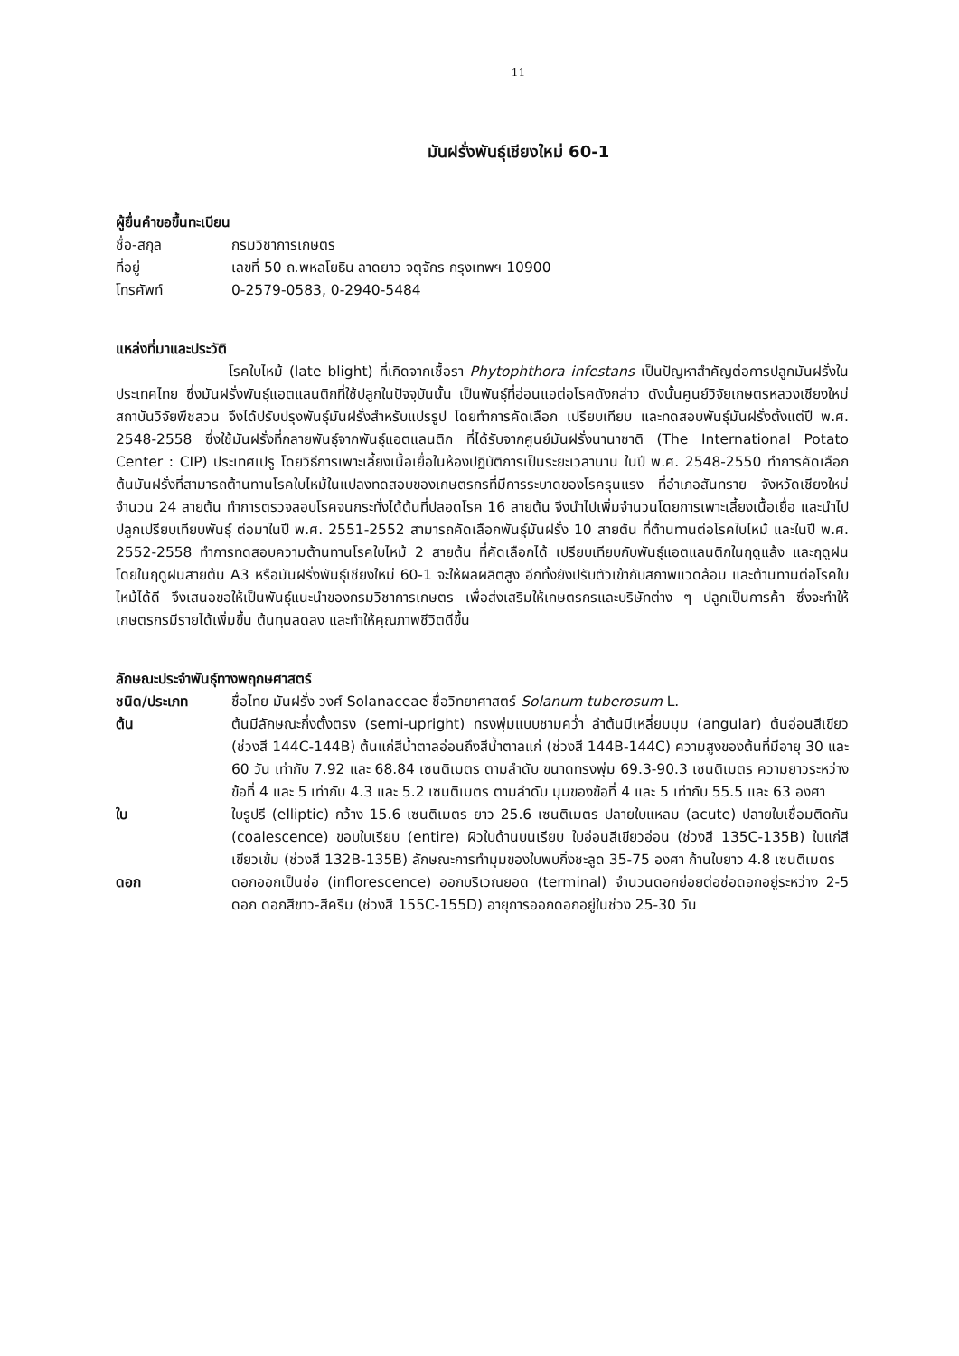11
มันฝรั่งพันธุ์เชียงใหม่ 60-1
ผู้ยื่นคำขอขึ้นทะเบียน
ชื่อ-สกุล กรมวิชาการเกษตร
ที่อยู่ เลขที่ 50 ถ.พหลโยธิน ลาดยาว จตุจักร กรุงเทพฯ 10900
โทรศัพท์ 0-2579-0583, 0-2940-5484
แหล่งที่มาและประวัติ
โรคใบไหม้ (late blight) ที่เกิดจากเชื้อรา Phytophthora infestans เป็นปัญหาสำคัญต่อการปลูกมันฝรั่งในประเทศไทย ซึ่งมันฝรั่งพันธุ์แอตแลนติกที่ใช้ปลูกในปัจจุบันนั้น เป็นพันธุ์ที่อ่อนแอต่อโรคดังกล่าว ดังนั้นศูนย์วิจัยเกษตรหลวงเชียงใหม่ สถาบันวิจัยพืชสวน จึงได้ปรับปรุงพันธุ์มันฝรั่งสำหรับแปรรูป โดยทำการคัดเลือก เปรียบเทียบ และทดสอบพันธุ์มันฝรั่งตั้งแต่ปี พ.ศ. 2548-2558 ซึ่งใช้มันฝรั่งที่กลายพันธุ์จากพันธุ์แอตแลนติก ที่ได้รับจากศูนย์มันฝรั่งนานาชาติ (The International Potato Center : CIP) ประเทศเปรู โดยวิธีการเพาะเลี้ยงเนื้อเยื่อในห้องปฏิบัติการเป็นระยะเวลานาน ในปี พ.ศ. 2548-2550 ทำการคัดเลือกต้นมันฝรั่งที่สามารถต้านทานโรคใบไหม้ในแปลงทดสอบของเกษตรกรที่มีการระบาดของโรครุนแรง ที่อำเภอสันทราย จังหวัดเชียงใหม่ จำนวน 24 สายต้น ทำการตรวจสอบโรคจนกระทั่งได้ต้นที่ปลอดโรค 16 สายต้น จึงนำไปเพิ่มจำนวนโดยการเพาะเลี้ยงเนื้อเยื่อ และนำไปปลูกเปรียบเทียบพันธุ์ ต่อมาในปี พ.ศ. 2551-2552 สามารถคัดเลือกพันธุ์มันฝรั่ง 10 สายต้น ที่ต้านทานต่อโรคใบไหม้ และในปี พ.ศ. 2552-2558 ทำการทดสอบความต้านทานโรคใบไหม้ 2 สายต้น ที่คัดเลือกได้ เปรียบเทียบกับพันธุ์แอตแลนติกในฤดูแล้ง และฤดูฝน โดยในฤดูฝนสายต้น A3 หรือมันฝรั่งพันธุ์เชียงใหม่ 60-1 จะให้ผลผลิตสูง อีกทั้งยังปรับตัวเข้ากับสภาพแวดล้อม และต้านทานต่อโรคใบไหม้ได้ดี จึงเสนอขอให้เป็นพันธุ์แนะนำของกรมวิชาการเกษตร เพื่อส่งเสริมให้เกษตรกรและบริษัทต่าง ๆ ปลูกเป็นการค้า ซึ่งจะทำให้เกษตรกรมีรายได้เพิ่มขึ้น ต้นทุนลดลง และทำให้คุณภาพชีวิตดีขึ้น
ลักษณะประจำพันธุ์ทางพฤกษศาสตร์
ชนิด/ประเภท ชื่อไทย มันฝรั่ง วงศ์ Solanaceae ชื่อวิทยาศาสตร์ Solanum tuberosum L.
ต้น ต้นมีลักษณะกึ่งตั้งตรง (semi-upright) ทรงพุ่มแบบชามคว่ำ ลำต้นมีเหลี่ยมมุม (angular) ต้นอ่อนสีเขียว (ช่วงสี 144C-144B) ต้นแก่สีน้ำตาลอ่อนถึงสีน้ำตาลแก่ (ช่วงสี 144B-144C) ความสูงของต้นที่มีอายุ 30 และ 60 วัน เท่ากับ 7.92 และ 68.84 เซนติเมตร ตามลำดับ ขนาดทรงพุ่ม 69.3-90.3 เซนติเมตร ความยาวระหว่างข้อที่ 4 และ 5 เท่ากับ 4.3 และ 5.2 เซนติเมตร ตามลำดับ มุมของข้อที่ 4 และ 5 เท่ากับ 55.5 และ 63 องศา
ใบ ใบรูปรี (elliptic) กว้าง 15.6 เซนติเมตร ยาว 25.6 เซนติเมตร ปลายใบแหลม (acute) ปลายใบเชื่อมติดกัน (coalescence) ขอบใบเรียบ (entire) ผิวใบด้านบนเรียบ ใบอ่อนสีเขียวอ่อน (ช่วงสี 135C-135B) ใบแก่สีเขียวเข้ม (ช่วงสี 132B-135B) ลักษณะการทำมุมของใบพบกิ่งชะลูด 35-75 องศา ก้านใบยาว 4.8 เซนติเมตร
ดอก ดอกออกเป็นช่อ (inflorescence) ออกบริเวณยอด (terminal) จำนวนดอกย่อยต่อช่อดอกอยู่ระหว่าง 2-5 ดอก ดอกสีขาว-สีครีม (ช่วงสี 155C-155D) อายุการออกดอกอยู่ในช่วง 25-30 วัน